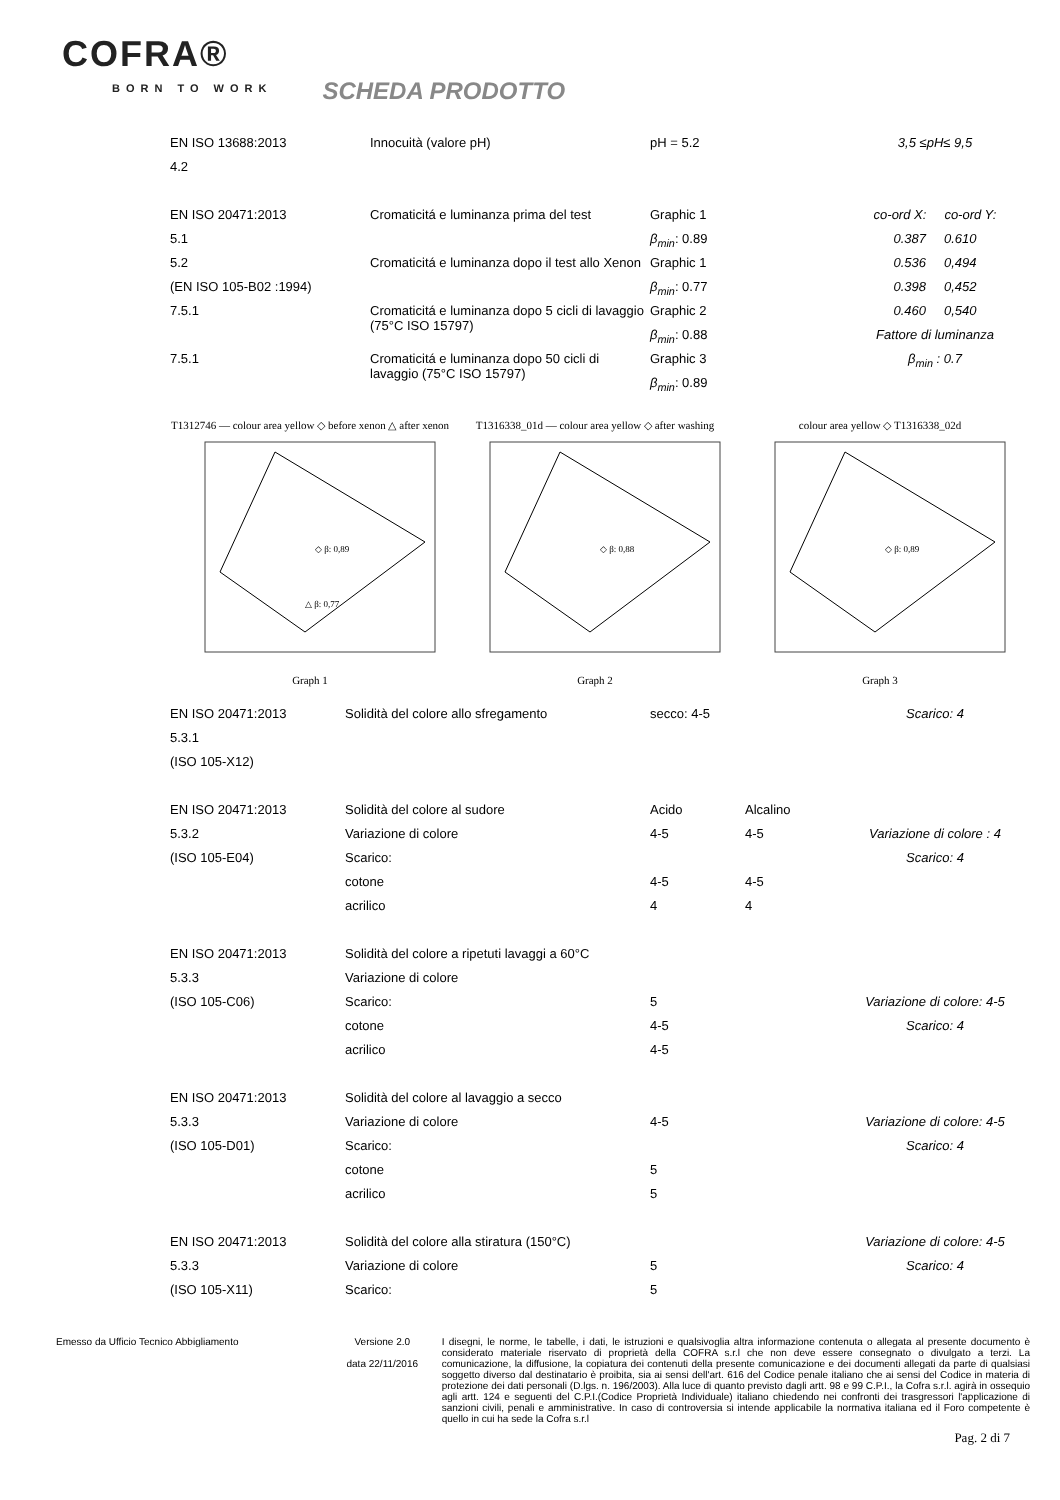COFRA®
BORN TO WORK
SCHEDA PRODOTTO
| EN ISO 13688:2013 | Innocuità (valore pH) | pH = 5.2 | 3,5 ≤pH≤ 9,5 |
| 4.2 | | | |
| EN ISO 20471:2013 | Cromaticitá e luminanza prima del test | Graphic 1 | co-ord X: co-ord Y: |
| 5.1 | | β<sub>min</sub> : 0.89 | 0.387 0.610 |
| 5.2 | Cromaticitá e luminanza dopo il test allo Xenon | Graphic 1 | 0.536 0,494 |
| (EN ISO 105-B02 :1994) | | β<sub>min</sub> : 0.77 | 0.398 0,452 |
| 7.5.1 | Cromaticitá e luminanza dopo 5 cicli di lavaggio (75°C ISO 15797) | Graphic 2 | 0.460 0,540 |
| | | β<sub>min</sub> : 0.88 | Fattore di luminanza |
| 7.5.1 | Cromaticitá e luminanza dopo 50 cicli di lavaggio (75°C ISO 15797) | Graphic 3 | β<sub>min</sub> : 0.7 |
| | | β<sub>min</sub> : 0.89 | |
T1312746 — colour area yellow ◇ before xenon △ after xenon
◇ β: 0,89
△ β: 0,77
Graph 1
T1316338_01d — colour area yellow ◇ after washing
◇ β: 0,88
Graph 2
colour area yellow ◇ T1316338_02d
◇ β: 0,89
Graph 3
| EN ISO 20471:2013 | Solidità del colore allo sfregamento | secco: 4-5 | | Scarico: 4 |
| 5.3.1 | | | | |
| (ISO 105-X12) | | | | |
| EN ISO 20471:2013 | Solidità del colore al sudore | Acido | Alcalino | |
| 5.3.2 | Variazione di colore | 4-5 | 4-5 | Variazione di colore : 4 |
| (ISO 105-E04) | Scarico: | | | Scarico: 4 |
| | cotone | 4-5 | 4-5 | |
| | acrilico | 4 | 4 | |
| EN ISO 20471:2013 | Solidità del colore a ripetuti lavaggi a 60°C | | | |
| 5.3.3 | Variazione di colore | | | |
| (ISO 105-C06) | Scarico: | 5 | | Variazione di colore: 4-5 |
| | cotone | 4-5 | | Scarico: 4 |
| | acrilico | 4-5 | | |
| EN ISO 20471:2013 | Solidità del colore al lavaggio a secco | | | |
| 5.3.3 | Variazione di colore | 4-5 | | Variazione di colore: 4-5 |
| (ISO 105-D01) | Scarico: | | | Scarico: 4 |
| | cotone | 5 | | |
| | acrilico | 5 | | |
| EN ISO 20471:2013 | Solidità del colore alla stiratura (150°C) | | | Variazione di colore: 4-5 |
| 5.3.3 | Variazione di colore | 5 | | Scarico: 4 |
| (ISO 105-X11) | Scarico: | 5 | | |
Emesso da Ufficio Tecnico Abbigliamento Versione 2.0
data 22/11/2016
I disegni, le norme, le tabelle, i dati, le istruzioni e qualsivoglia altra informazione contenuta o allegata al presente documento è considerato materiale riservato di proprietà della COFRA s.r.l che non deve essere consegnato o divulgato a terzi. La comunicazione, la diffusione, la copiatura dei contenuti della presente comunicazione e dei documenti allegati da parte di qualsiasi soggetto diverso dal destinatario è proibita, sia ai sensi dell'art. 616 del Codice penale italiano che ai sensi del Codice in materia di protezione dei dati personali (D.lgs. n. 196/2003). Alla luce di quanto previsto dagli artt. 98 e 99 C.P.I., la Cofra s.r.l. agirà in ossequio agli artt. 124 e seguenti del C.P.I.(Codice Proprietà Individuale) italiano chiedendo nei confronti dei trasgressori l'applicazione di sanzioni civili, penali e amministrative. In caso di controversia si intende applicabile la normativa italiana ed il Foro competente è quello in cui ha sede la Cofra s.r.l
Pag. 2 di 7